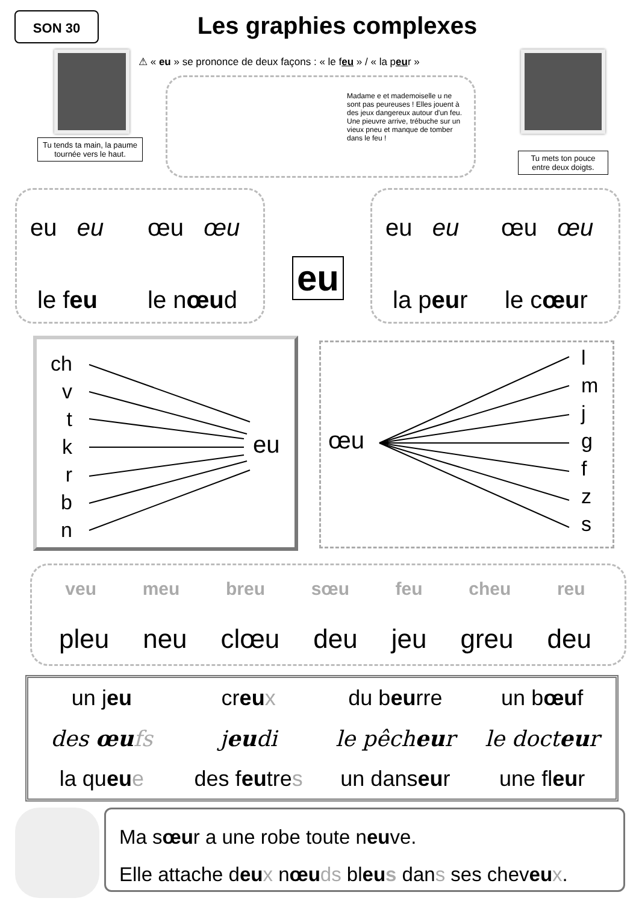SON 30
Les graphies complexes
⚠ « eu » se prononce de deux façons : « le feu » / « la peur »
Madame e et mademoiselle u ne sont pas peureuses ! Elles jouent à des jeux dangereux autour d'un feu. Une pieuvre arrive, trébuche sur un vieux pneu et manque de tomber dans le feu !
Tu tends ta main, la paume tournée vers le haut.
Tu mets ton pouce entre deux doigts.
eu eu œu œu
le feu le nœud
eu
eu eu œu œu
la peur le cœur
ch
v
t
k
r
b
n
eu œu
l
m
j
g
f
z
s
veu meu breu sœu feu cheu reu
pleu neu clœu deu jeu greu deu
un jeu
creu x
du beurre
un bœuf
des œu fs
jeudi
le pêcheur
le docteur
la queu e
des feutres
un danseur
une fleur
Ma sœur a une robe toute neuve.
Elle attache deu x nœu ds bleu s dans ses cheveu x.